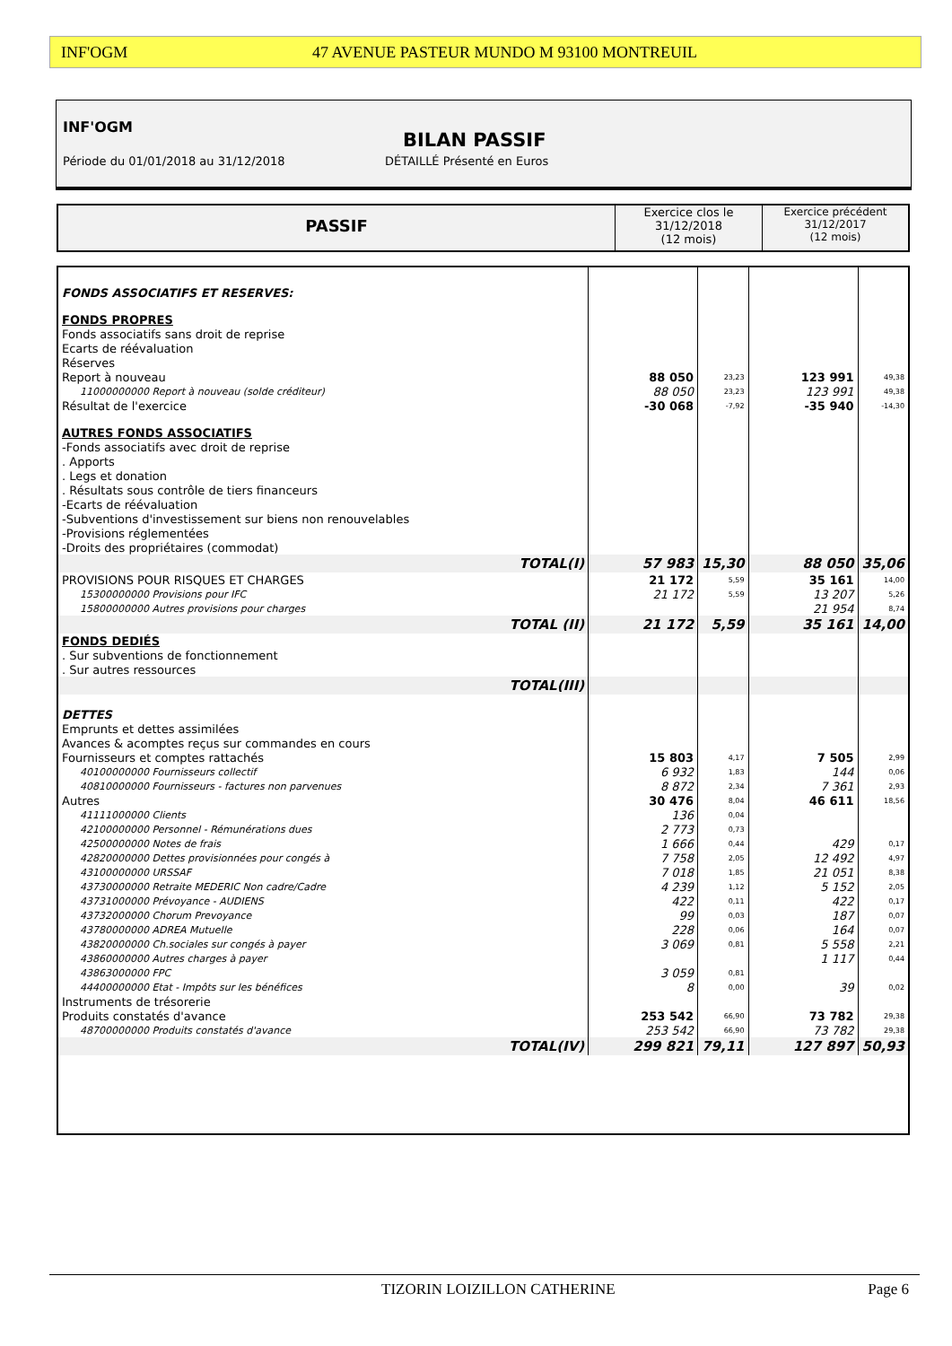INF'OGM 47 AVENUE PASTEUR MUNDO M 93100 MONTREUIL
INF'OGM
BILAN PASSIF
Période du 01/01/2018 au 31/12/2018
DÉTAILLÉ Présenté en Euros
PASSIF
Exercice clos le
31/12/2018
(12 mois)
Exercice précédent
31/12/2017
(12 mois)
| FONDS ASSOCIATIFS ET RESERVES: | | | | |
| FONDS PROPRES | | | | |
| Fonds associatifs sans droit de reprise | | | | |
| Ecarts de réévaluation | | | | |
| Réserves | | | | |
| Report à nouveau | 88 050 | 23,23 | 123 991 | 49,38 |
| 11000000000 Report à nouveau (solde créditeur) | 88 050 | 23,23 | 123 991 | 49,38 |
| Résultat de l'exercice | -30 068 | -7,92 | -35 940 | -14,30 |
| AUTRES FONDS ASSOCIATIFS | | | | |
| -Fonds associatifs avec droit de reprise | | | | |
| . Apports | | | | |
| . Legs et donation | | | | |
| . Résultats sous contrôle de tiers financeurs | | | | |
| -Ecarts de réévaluation | | | | |
| -Subventions d'investissement sur biens non renouvelables | | | | |
| -Provisions réglementées | | | | |
| -Droits des propriétaires (commodat) | | | | |
| TOTAL(I) | 57 983 | 15,30 | 88 050 | 35,06 |
| PROVISIONS POUR RISQUES ET CHARGES | 21 172 | 5,59 | 35 161 | 14,00 |
| 15300000000 Provisions pour IFC | 21 172 | 5,59 | 13 207 | 5,26 |
| 15800000000 Autres provisions pour charges | | | 21 954 | 8,74 |
| TOTAL (II) | 21 172 | 5,59 | 35 161 | 14,00 |
| FONDS DEDIÉS | | | | |
| . Sur subventions de fonctionnement | | | | |
| . Sur autres ressources | | | | |
| TOTAL(III) | | | | |
| DETTES | | | | |
| Emprunts et dettes assimilées | | | | |
| Avances & acomptes reçus sur commandes en cours | | | | |
| Fournisseurs et comptes rattachés | 15 803 | 4,17 | 7 505 | 2,99 |
| 40100000000 Fournisseurs collectif | 6 932 | 1,83 | 144 | 0,06 |
| 40810000000 Fournisseurs - factures non parvenues | 8 872 | 2,34 | 7 361 | 2,93 |
| Autres | 30 476 | 8,04 | 46 611 | 18,56 |
| 41111000000 Clients | 136 | 0,04 | | |
| 42100000000 Personnel - Rémunérations dues | 2 773 | 0,73 | | |
| 42500000000 Notes de frais | 1 666 | 0,44 | 429 | 0,17 |
| 42820000000 Dettes provisionnées pour congés à | 7 758 | 2,05 | 12 492 | 4,97 |
| 43100000000 URSSAF | 7 018 | 1,85 | 21 051 | 8,38 |
| 43730000000 Retraite MEDERIC Non cadre/Cadre | 4 239 | 1,12 | 5 152 | 2,05 |
| 43731000000 Prévoyance - AUDIENS | 422 | 0,11 | 422 | 0,17 |
| 43732000000 Chorum Prevoyance | 99 | 0,03 | 187 | 0,07 |
| 43780000000 ADREA Mutuelle | 228 | 0,06 | 164 | 0,07 |
| 43820000000 Ch.sociales sur congés à payer | 3 069 | 0,81 | 5 558 | 2,21 |
| 43860000000 Autres charges à payer | | | 1 117 | 0,44 |
| 43863000000 FPC | 3 059 | 0,81 | | |
| 44400000000 Etat - Impôts sur les bénéfices | 8 | 0,00 | 39 | 0,02 |
| Instruments de trésorerie | | | | |
| Produits constatés d'avance | 253 542 | 66,90 | 73 782 | 29,38 |
| 48700000000 Produits constatés d'avance | 253 542 | 66,90 | 73 782 | 29,38 |
| TOTAL(IV) | 299 821 | 79,11 | 127 897 | 50,93 |
TIZORIN LOIZILLON CATHERINE Page 6